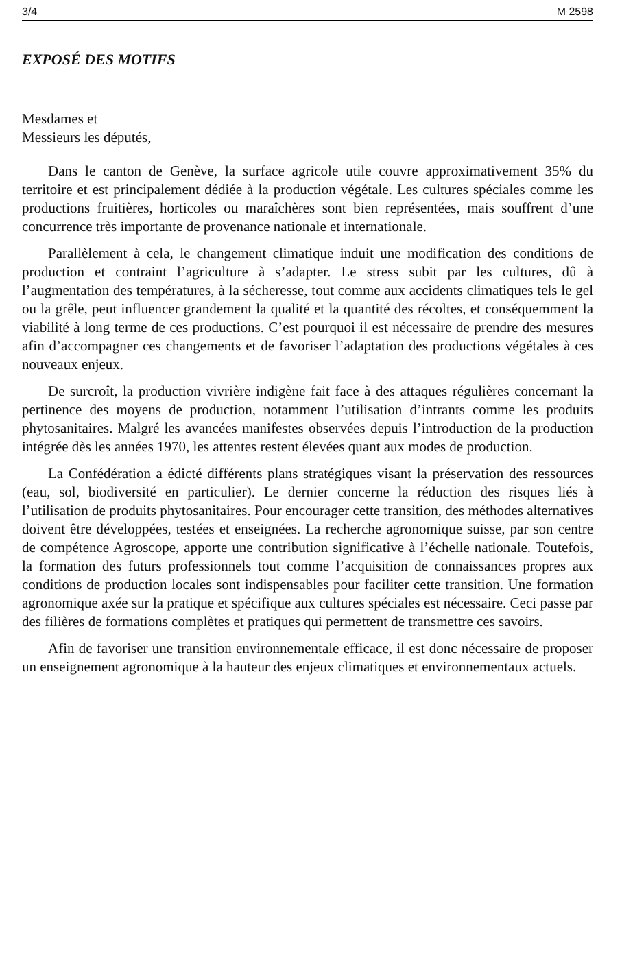3/4 M 2598
EXPOSÉ DES MOTIFS
Mesdames et
Messieurs les députés,
Dans le canton de Genève, la surface agricole utile couvre approximativement 35% du territoire et est principalement dédiée à la production végétale. Les cultures spéciales comme les productions fruitières, horticoles ou maraîchères sont bien représentées, mais souffrent d’une concurrence très importante de provenance nationale et internationale.
Parallèlement à cela, le changement climatique induit une modification des conditions de production et contraint l’agriculture à s’adapter. Le stress subit par les cultures, dû à l’augmentation des températures, à la sécheresse, tout comme aux accidents climatiques tels le gel ou la grêle, peut influencer grandement la qualité et la quantité des récoltes, et conséquemment la viabilité à long terme de ces productions. C’est pourquoi il est nécessaire de prendre des mesures afin d’accompagner ces changements et de favoriser l’adaptation des productions végétales à ces nouveaux enjeux.
De surcroît, la production vivrière indigène fait face à des attaques régulières concernant la pertinence des moyens de production, notamment l’utilisation d’intrants comme les produits phytosanitaires. Malgré les avancées manifestes observées depuis l’introduction de la production intégrée dès les années 1970, les attentes restent élevées quant aux modes de production.
La Confédération a édicté différents plans stratégiques visant la préservation des ressources (eau, sol, biodiversité en particulier). Le dernier concerne la réduction des risques liés à l’utilisation de produits phytosanitaires. Pour encourager cette transition, des méthodes alternatives doivent être développées, testées et enseignées. La recherche agronomique suisse, par son centre de compétence Agroscope, apporte une contribution significative à l’échelle nationale. Toutefois, la formation des futurs professionnels tout comme l’acquisition de connaissances propres aux conditions de production locales sont indispensables pour faciliter cette transition. Une formation agronomique axée sur la pratique et spécifique aux cultures spéciales est nécessaire. Ceci passe par des filières de formations complètes et pratiques qui permettent de transmettre ces savoirs.
Afin de favoriser une transition environnementale efficace, il est donc nécessaire de proposer un enseignement agronomique à la hauteur des enjeux climatiques et environnementaux actuels.